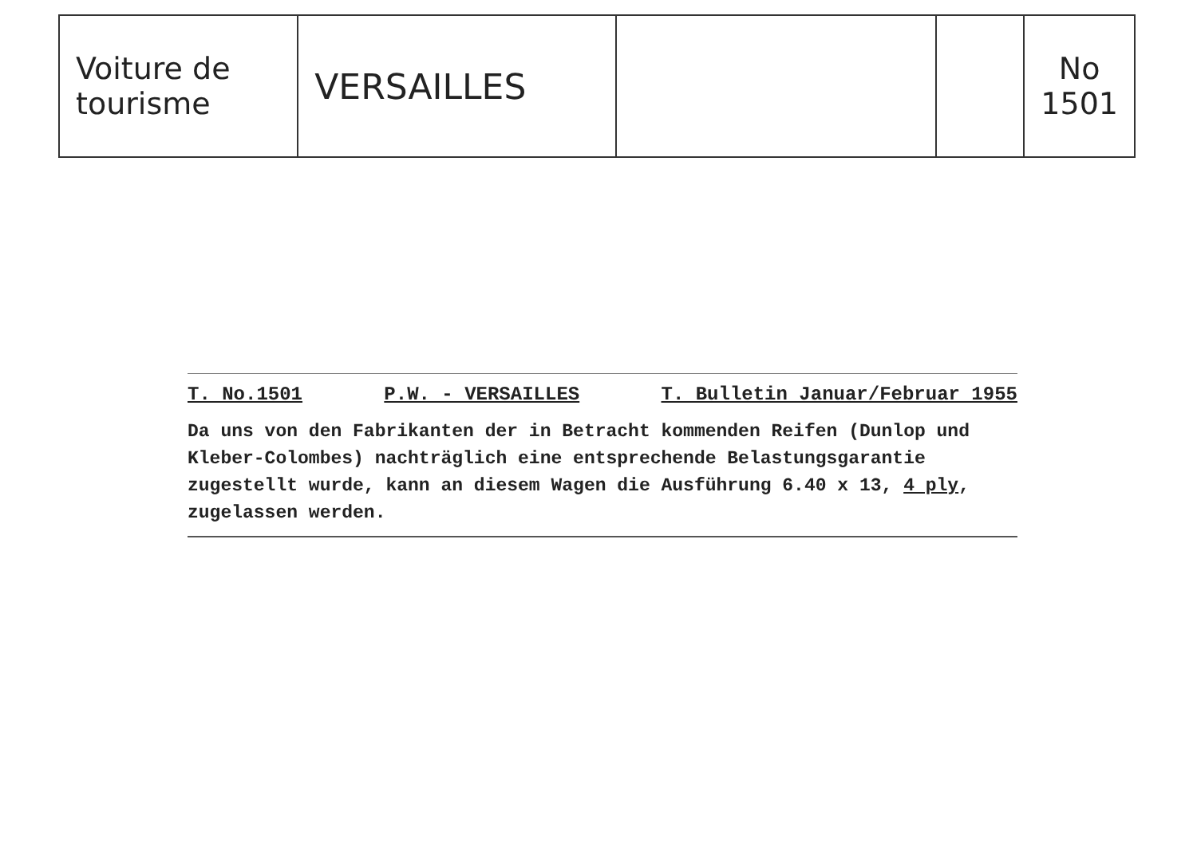| Voiture de tourisme | VERSAILLES | | | No 1501 |
T. No.1501 P.W. - VERSAILLES T. Bulletin Januar/Februar 1955
Da uns von den Fabrikanten der in Betracht kommenden Reifen (Dunlop und Kleber-Colombes) nachträglich eine entsprechende Belastungsgarantie zugestellt wurde, kann an diesem Wagen die Ausführung 6.40 x 13, 4 ply, zugelassen werden.